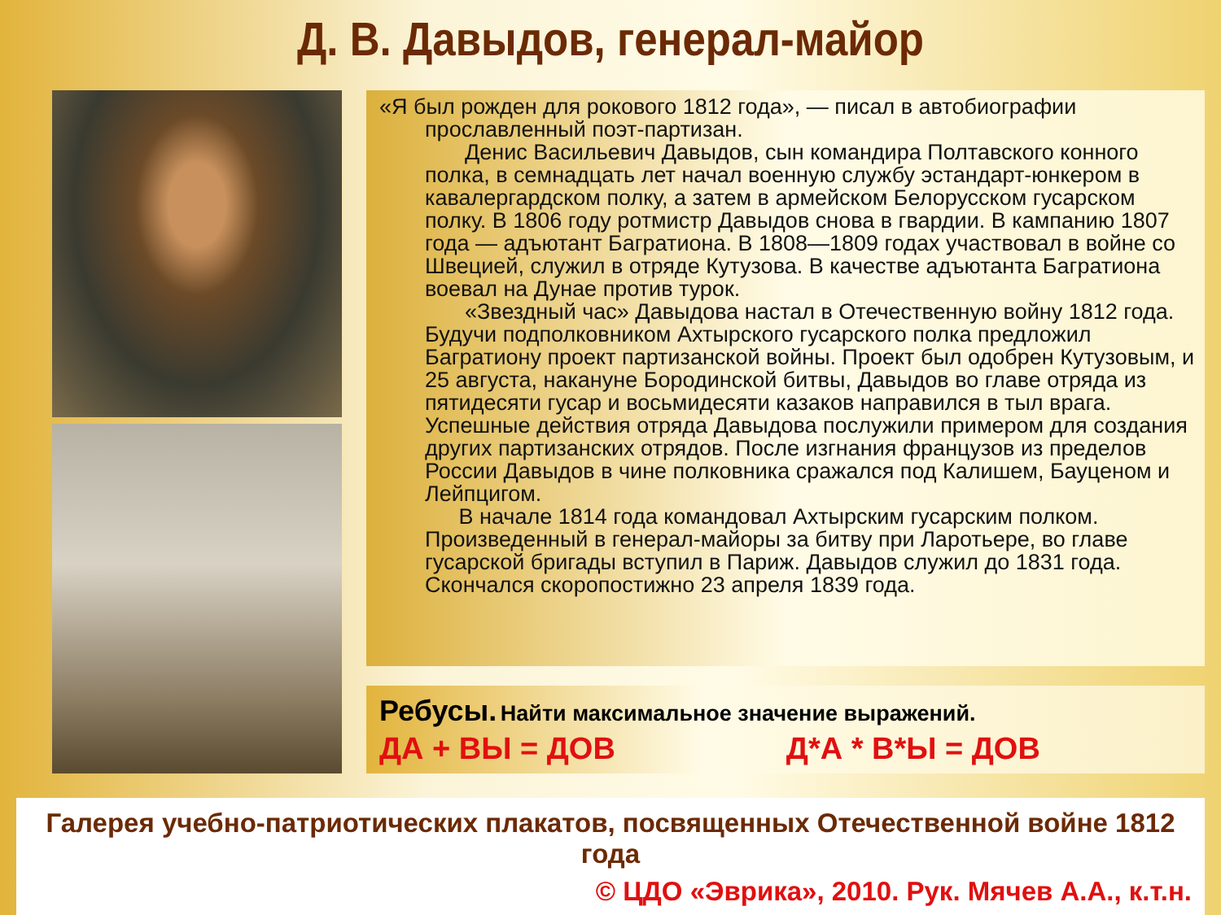Д. В. Давыдов, генерал-майор
«Я был рожден для рокового 1812 года», — писал в автобиографии прославленный поэт-партизан.
Денис Васильевич Давыдов, сын командира Полтавского конного полка, в семнадцать лет начал военную службу эстандарт-юнкером в кавалергардском полку, а затем в армейском Белорусском гусарском полку. В 1806 году ротмистр Давыдов снова в гвардии. В кампанию 1807 года — адъютант Багратиона. В 1808—1809 годах участвовал в войне со Швецией, служил в отряде Кутузова. В качестве адъютанта Багратиона воевал на Дунае против турок.
«Звездный час» Давыдова настал в Отечественную войну 1812 года. Будучи подполковником Ахтырского гусарского полка предложил Багратиону проект партизанской войны. Проект был одобрен Кутузовым, и 25 августа, накануне Бородинской битвы, Давыдов во главе отряда из пятидесяти гусар и восьмидесяти казаков направился в тыл врага. Успешные действия отряда Давыдова послужили примером для создания других партизанских отрядов. После изгнания французов из пределов России Давыдов в чине полковника сражался под Калишем, Бауценом и Лейпцигом.
В начале 1814 года командовал Ахтырским гусарским полком. Произведенный в генерал-майоры за битву при Ларотьере, во главе гусарской бригады вступил в Париж. Давыдов служил до 1831 года. Скончался скоропостижно 23 апреля 1839 года.
Ребусы. Найти максимальное значение выражений.
ДА + ВЫ = ДОВ Д*А * В*Ы = ДОВ
Галерея учебно-патриотических плакатов, посвященных Отечественной войне 1812 года
© ЦДО «Эврика», 2010. Рук. Мячев А.А., к.т.н.